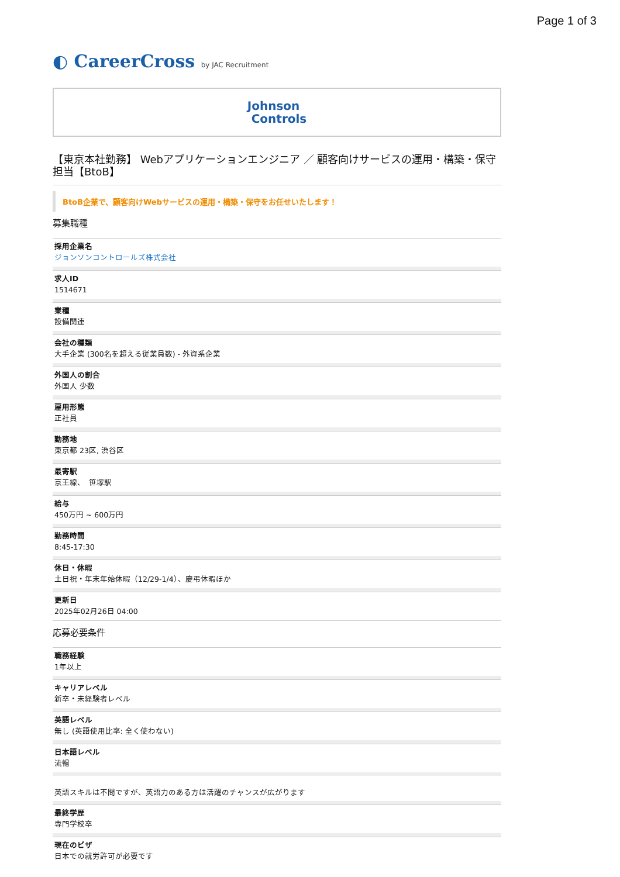Page 1 of 3
◐ CareerCross by JAC Recruitment
Johnson
Controls
【東京本社勤務】 Webアプリケーションエンジニア ／ 顧客向けサービスの運用・構築・保守担当【BtoB】
BtoB企業で、顧客向けWebサービスの運用・構築・保守をお任せいたします！
募集職種
採用企業名
ジョンソンコントロールズ株式会社
求人ID
1514671
業種
設備関連
会社の種類
大手企業 (300名を超える従業員数) - 外資系企業
外国人の割合
外国人 少数
雇用形態
正社員
勤務地
東京都 23区, 渋谷区
最寄駅
京王線、　笹塚駅
給与
450万円 ~ 600万円
勤務時間
8:45-17:30
休日・休暇
土日祝・年末年始休暇（12/29-1/4）、慶弔休暇ほか
更新日
2025年02月26日 04:00
応募必要条件
職務経験
1年以上
キャリアレベル
新卒・未経験者レベル
英語レベル
無し (英語使用比率: 全く使わない)
日本語レベル
流暢
英語スキルは不問ですが、英語力のある方は活躍のチャンスが広がります
最終学歴
専門学校卒
現在のビザ
日本での就労許可が必要です